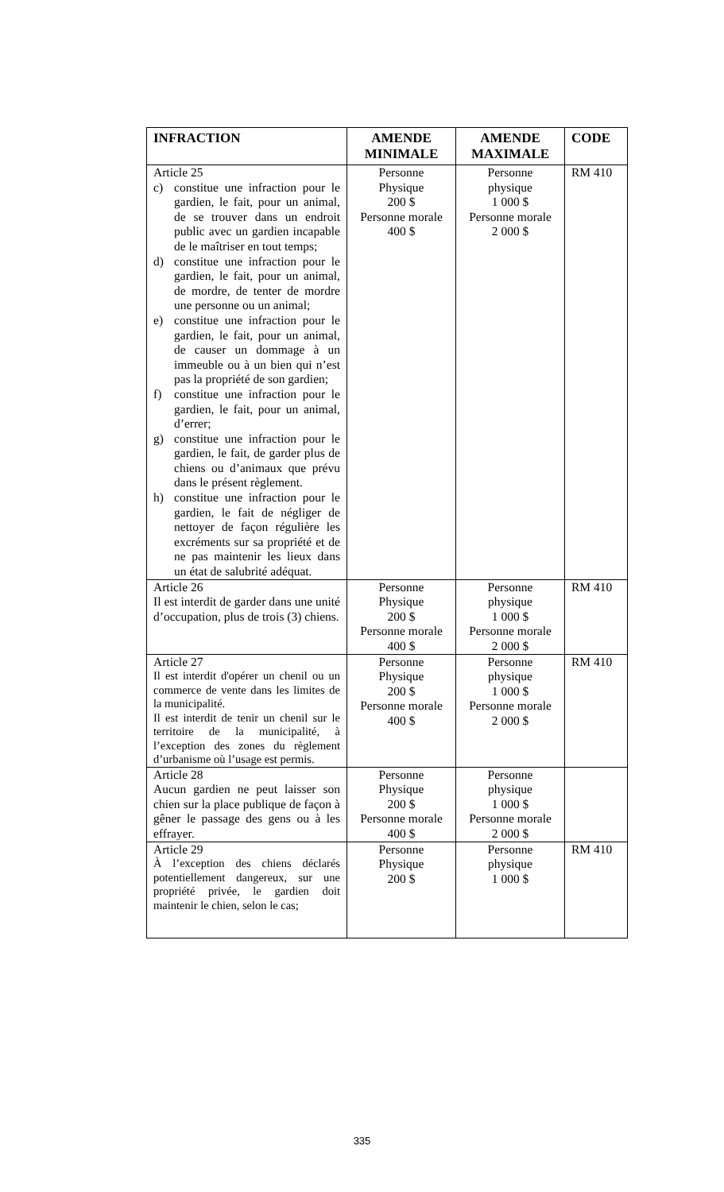| INFRACTION | AMENDE MINIMALE | AMENDE MAXIMALE | CODE |
| --- | --- | --- | --- |
| Article 25 c) constitue une infraction pour le gardien, le fait, pour un animal, de se trouver dans un endroit public avec un gardien incapable de le maîtriser en tout temps; d) constitue une infraction pour le gardien, le fait, pour un animal, de mordre, de tenter de mordre une personne ou un animal; e) constitue une infraction pour le gardien, le fait, pour un animal, de causer un dommage à un immeuble ou à un bien qui n’est pas la propriété de son gardien; f) constitue une infraction pour le gardien, le fait, pour un animal, d’errer; g) constitue une infraction pour le gardien, le fait, de garder plus de chiens ou d’animaux que prévu dans le présent règlement. h) constitue une infraction pour le gardien, le fait de négliger de nettoyer de façon régulière les excréments sur sa propriété et de ne pas maintenir les lieux dans un état de salubrité adéquat. | Personne Physique 200 $ Personne morale 400 $ | Personne physique 1 000 $ Personne morale 2 000 $ | RM 410 |
| Article 26 Il est interdit de garder dans une unité d’occupation, plus de trois (3) chiens. | Personne Physique 200 $ Personne morale 400 $ | Personne physique 1 000 $ Personne morale 2 000 $ | RM 410 |
| Article 27 Il est interdit d'opérer un chenil ou un commerce de vente dans les limites de la municipalité. Il est interdit de tenir un chenil sur le territoire de la municipalité, à l’exception des zones du règlement d’urbanisme où l’usage est permis. | Personne Physique 200 $ Personne morale 400 $ | Personne physique 1 000 $ Personne morale 2 000 $ | RM 410 |
| Article 28 Aucun gardien ne peut laisser son chien sur la place publique de façon à gêner le passage des gens ou à les effrayer. | Personne Physique 200 $ Personne morale 400 $ | Personne physique 1 000 $ Personne morale 2 000 $ | |
| Article 29 À l’exception des chiens déclarés potentiellement dangereux, sur une propriété privée, le gardien doit maintenir le chien, selon le cas; | Personne Physique 200 $ | Personne physique 1 000 $ | RM 410 |
335